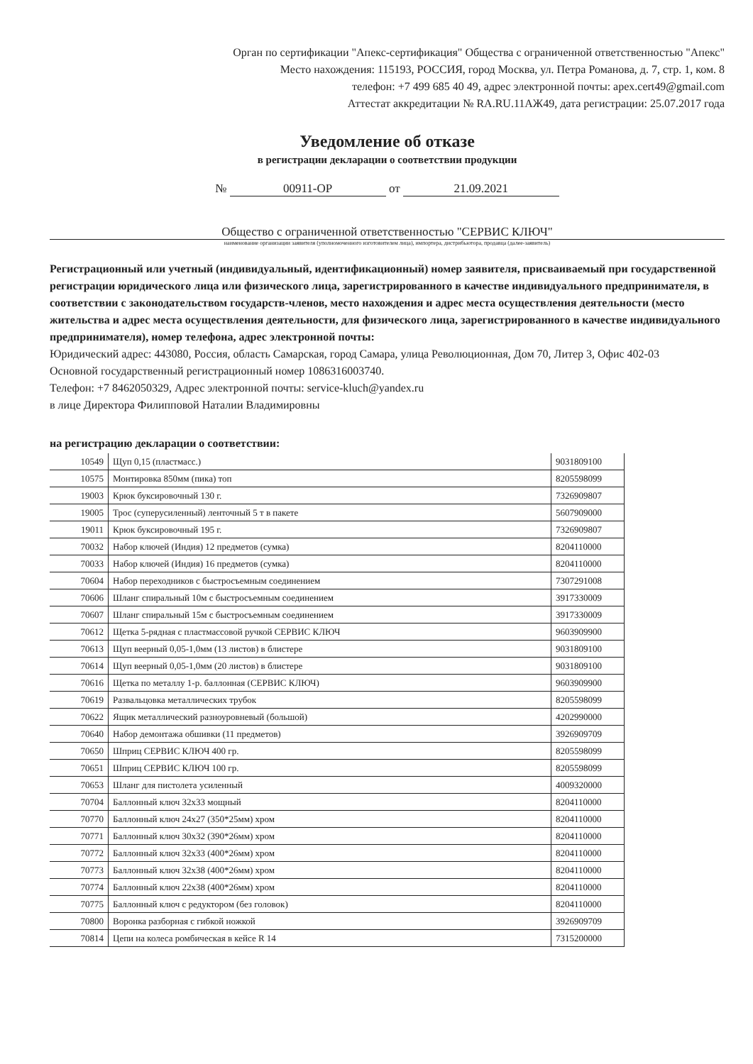Орган по сертификации "Апекс-сертификация" Общества с ограниченной ответственностью "Апекс"
Место нахождения: 115193, РОССИЯ, город Москва, ул. Петра Романова, д. 7, стр. 1, ком. 8
телефон: +7 499 685 40 49, адрес электронной почты: apex.cert49@gmail.com
Аттестат аккредитации № RA.RU.11АЖ49, дата регистрации: 25.07.2017 года
Уведомление об отказе
в регистрации декларации о соответствии продукции
№ 00911-ОР от 21.09.2021
Общество с ограниченной ответственностью "СЕРВИС КЛЮЧ"
наименование организации заявителя (уполномоченного изготовителем лица), импортера, дистрибьютора, продавца (далее-заявитель)
Регистрационный или учетный (индивидуальный, идентификационный) номер заявителя, присваиваемый при государственной регистрации юридического лица или физического лица, зарегистрированного в качестве индивидуального предпринимателя, в соответствии с законодательством государств-членов, место нахождения и адрес места осуществления деятельности (место жительства и адрес места осуществления деятельности, для физического лица, зарегистрированного в качестве индивидуального предпринимателя), номер телефона, адрес электронной почты:
Юридический адрес: 443080, Россия, область Самарская, город Самара, улица Революционная, Дом 70, Литер 3, Офис 402-03
Основной государственный регистрационный номер 1086316003740.
Телефон: +7 8462050329, Адрес электронной почты: service-kluch@yandex.ru
в лице Директора Филипповой Наталии Владимировны
на регистрацию декларации о соответствии:
| 10549 | Щуп 0,15 (пластмасс.) | 9031809100 |
| 10575 | Монтировка 850мм (пика) топ | 8205598099 |
| 19003 | Крюк буксировочный 130 г. | 7326909807 |
| 19005 | Трос (суперусиленный) ленточный 5 т в пакете | 5607909000 |
| 19011 | Крюк буксировочный 195 г. | 7326909807 |
| 70032 | Набор ключей (Индия) 12 предметов (сумка) | 8204110000 |
| 70033 | Набор ключей (Индия) 16 предметов (сумка) | 8204110000 |
| 70604 | Набор переходников с быстросъемным соединением | 7307291008 |
| 70606 | Шланг спиральный 10м с быстросъемным соединением | 3917330009 |
| 70607 | Шланг спиральный 15м с быстросъемным соединением | 3917330009 |
| 70612 | Щетка 5-рядная с пластмассовой ручкой СЕРВИС КЛЮЧ | 9603909900 |
| 70613 | Щуп веерный 0,05-1,0мм (13 листов) в блистере | 9031809100 |
| 70614 | Щуп веерный 0,05-1,0мм (20 листов) в блистере | 9031809100 |
| 70616 | Щетка по металлу 1-р. баллонная (СЕРВИС КЛЮЧ) | 9603909900 |
| 70619 | Развальцовка металлических трубок | 8205598099 |
| 70622 | Ящик металлический разноуровневый (большой) | 4202990000 |
| 70640 | Набор демонтажа обшивки (11 предметов) | 3926909709 |
| 70650 | Шприц СЕРВИС КЛЮЧ 400 гр. | 8205598099 |
| 70651 | Шприц СЕРВИС КЛЮЧ 100 гр. | 8205598099 |
| 70653 | Шланг для пистолета усиленный | 4009320000 |
| 70704 | Баллонный ключ 32х33 мощный | 8204110000 |
| 70770 | Баллонный ключ 24х27 (350*25мм) хром | 8204110000 |
| 70771 | Баллонный ключ 30х32 (390*26мм) хром | 8204110000 |
| 70772 | Баллонный ключ 32х33 (400*26мм) хром | 8204110000 |
| 70773 | Баллонный ключ 32х38 (400*26мм) хром | 8204110000 |
| 70774 | Баллонный ключ 22х38 (400*26мм) хром | 8204110000 |
| 70775 | Баллонный ключ с редуктором (без головок) | 8204110000 |
| 70800 | Воронка разборная с гибкой ножкой | 3926909709 |
| 70814 | Цепи на колеса ромбическая в кейсе R 14 | 7315200000 |